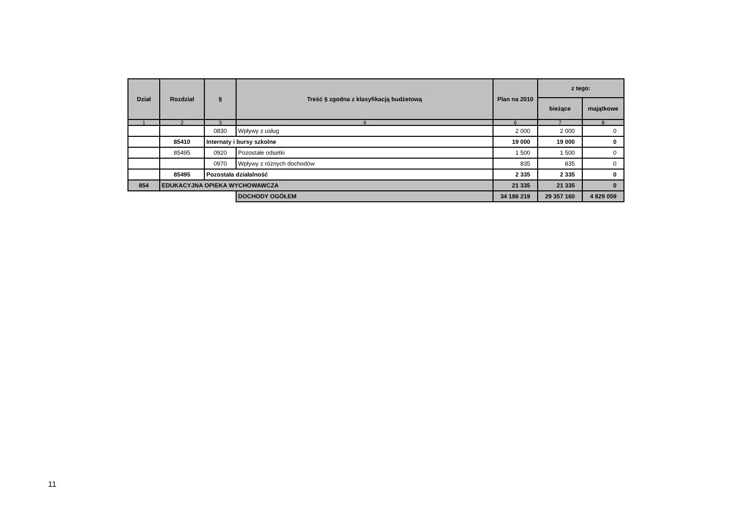| Dział | Rozdział | § | Treść § zgodna z klasyfikacją budżetową | Plan na 2010 | z tego: | |
| --- | --- | --- | --- | --- | --- | --- |
| | | | | | bieżące | majątkowe |
| 1 | 2 | 3 | 4 | 6 | 7 | 8 |
| | | 0830 | Wpływy z usług | 2 000 | 2 000 | 0 |
| | 85410 | Internaty i bursy szkolne | | 19 000 | 19 000 | 0 |
| | 85495 | 0920 | Pozostałe odsetki | 1 500 | 1 500 | 0 |
| | | 0970 | Wpływy z różnych dochodów | 835 | 835 | 0 |
| | 85495 | Pozostała działalność | | 2 335 | 2 335 | 0 |
| 854 | EDUKACYJNA OPIEKA WYCHOWAWCZA | | | 21 335 | 21 335 | 0 |
| | | | DOCHODY OGÓŁEM | 34 186 219 | 29 357 160 | 4 829 059 |
11